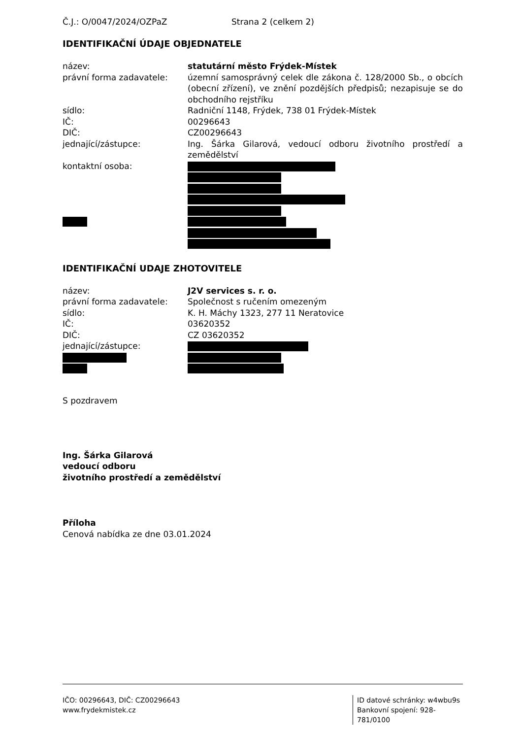Č.J.: O/0047/2024/OZPaZ Strana 2 (celkem 2)
IDENTIFIKAČNÍ ÚDAJE OBJEDNATELE
název: statutární město Frýdek-Místek
právní forma zadavatele: územní samosprávný celek dle zákona č. 128/2000 Sb., o obcích (obecní zřízení), ve znění pozdějších předpisů; nezapisuje se do obchodního rejstříku
sídlo: Radniční 1148, Frýdek, 738 01 Frýdek-Místek
IČ: 00296643
DIČ: CZ00296643
jednající/zástupce: Ing. Šárka Gilarová, vedoucí odboru životního prostředí a zemědělství
kontaktní osoba:
IDENTIFIKAČNÍ UDAJE ZHOTOVITELE
název: J2V services s. r. o.
právní forma zadavatele: Společnost s ručením omezeným
sídlo: K. H. Máchy 1323, 277 11 Neratovice
IČ: 03620352
DIČ: CZ 03620352
jednající/zástupce:
S pozdravem
Ing. Šárka Gilarová
vedoucí odboru
životního prostředí a zemědělství
Příloha
Cenová nabídka ze dne 03.01.2024
IČO: 00296643, DIČ: CZ00296643
www.frydekmistek.cz
ID datové schránky: w4wbu9s
Bankovní spojení: 928-781/0100